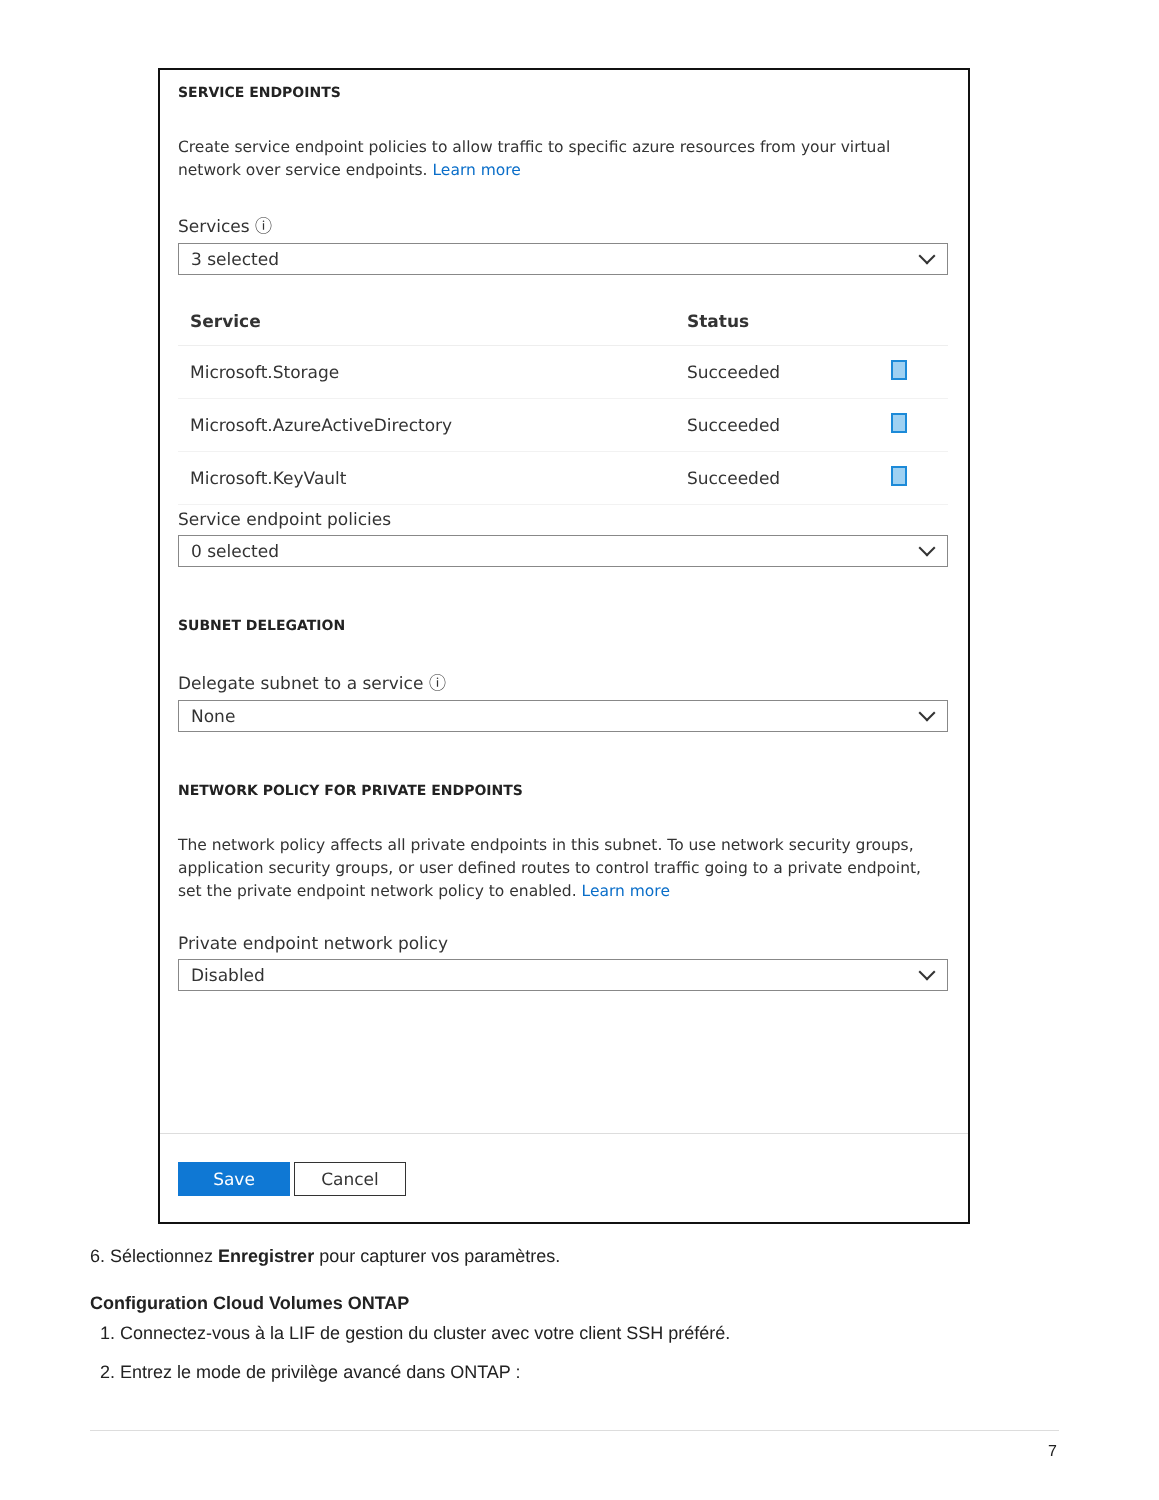SERVICE ENDPOINTS
Create service endpoint policies to allow traffic to specific azure resources from your virtual network over service endpoints. Learn more
Services ⓘ
3 selected
| Service | Status | |
| --- | --- | --- |
| Microsoft.Storage | Succeeded | |
| Microsoft.AzureActiveDirectory | Succeeded | |
| Microsoft.KeyVault | Succeeded | |
Service endpoint policies
0 selected
SUBNET DELEGATION
Delegate subnet to a service ⓘ
None
NETWORK POLICY FOR PRIVATE ENDPOINTS
The network policy affects all private endpoints in this subnet. To use network security groups, application security groups, or user defined routes to control traffic going to a private endpoint, set the private endpoint network policy to enabled. Learn more
Private endpoint network policy
Disabled
Save Cancel
6. Sélectionnez Enregistrer pour capturer vos paramètres.
Configuration Cloud Volumes ONTAP
1. Connectez-vous à la LIF de gestion du cluster avec votre client SSH préféré.
2. Entrez le mode de privilège avancé dans ONTAP :
7